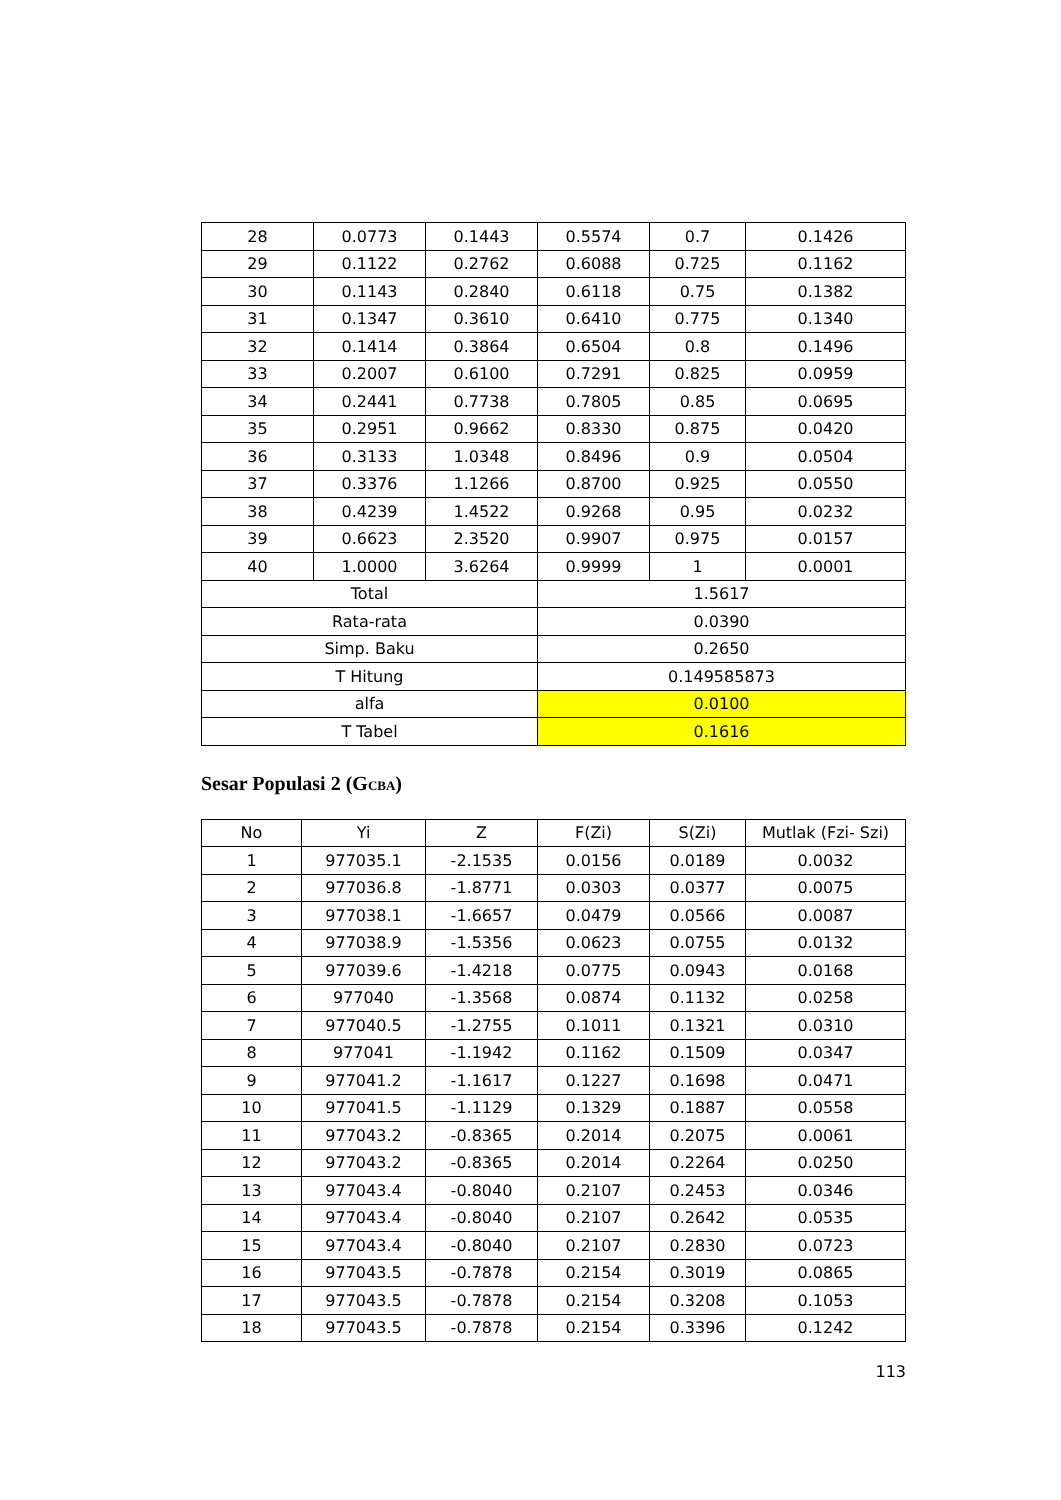| 28 | 0.0773 | 0.1443 | 0.5574 | 0.7 | 0.1426 |
| 29 | 0.1122 | 0.2762 | 0.6088 | 0.725 | 0.1162 |
| 30 | 0.1143 | 0.2840 | 0.6118 | 0.75 | 0.1382 |
| 31 | 0.1347 | 0.3610 | 0.6410 | 0.775 | 0.1340 |
| 32 | 0.1414 | 0.3864 | 0.6504 | 0.8 | 0.1496 |
| 33 | 0.2007 | 0.6100 | 0.7291 | 0.825 | 0.0959 |
| 34 | 0.2441 | 0.7738 | 0.7805 | 0.85 | 0.0695 |
| 35 | 0.2951 | 0.9662 | 0.8330 | 0.875 | 0.0420 |
| 36 | 0.3133 | 1.0348 | 0.8496 | 0.9 | 0.0504 |
| 37 | 0.3376 | 1.1266 | 0.8700 | 0.925 | 0.0550 |
| 38 | 0.4239 | 1.4522 | 0.9268 | 0.95 | 0.0232 |
| 39 | 0.6623 | 2.3520 | 0.9907 | 0.975 | 0.0157 |
| 40 | 1.0000 | 3.6264 | 0.9999 | 1 | 0.0001 |
| Total | | | 1.5617 | | |
| Rata-rata | | | 0.0390 | | |
| Simp. Baku | | | 0.2650 | | |
| T Hitung | | | 0.149585873 | | |
| alfa | | | 0.0100 | | |
| T Tabel | | | 0.1616 | | |
Sesar Populasi 2 (GCBA)
| No | Yi | Z | F(Zi) | S(Zi) | Mutlak (Fzi- Szi) |
| --- | --- | --- | --- | --- | --- |
| 1 | 977035.1 | -2.1535 | 0.0156 | 0.0189 | 0.0032 |
| 2 | 977036.8 | -1.8771 | 0.0303 | 0.0377 | 0.0075 |
| 3 | 977038.1 | -1.6657 | 0.0479 | 0.0566 | 0.0087 |
| 4 | 977038.9 | -1.5356 | 0.0623 | 0.0755 | 0.0132 |
| 5 | 977039.6 | -1.4218 | 0.0775 | 0.0943 | 0.0168 |
| 6 | 977040 | -1.3568 | 0.0874 | 0.1132 | 0.0258 |
| 7 | 977040.5 | -1.2755 | 0.1011 | 0.1321 | 0.0310 |
| 8 | 977041 | -1.1942 | 0.1162 | 0.1509 | 0.0347 |
| 9 | 977041.2 | -1.1617 | 0.1227 | 0.1698 | 0.0471 |
| 10 | 977041.5 | -1.1129 | 0.1329 | 0.1887 | 0.0558 |
| 11 | 977043.2 | -0.8365 | 0.2014 | 0.2075 | 0.0061 |
| 12 | 977043.2 | -0.8365 | 0.2014 | 0.2264 | 0.0250 |
| 13 | 977043.4 | -0.8040 | 0.2107 | 0.2453 | 0.0346 |
| 14 | 977043.4 | -0.8040 | 0.2107 | 0.2642 | 0.0535 |
| 15 | 977043.4 | -0.8040 | 0.2107 | 0.2830 | 0.0723 |
| 16 | 977043.5 | -0.7878 | 0.2154 | 0.3019 | 0.0865 |
| 17 | 977043.5 | -0.7878 | 0.2154 | 0.3208 | 0.1053 |
| 18 | 977043.5 | -0.7878 | 0.2154 | 0.3396 | 0.1242 |
113